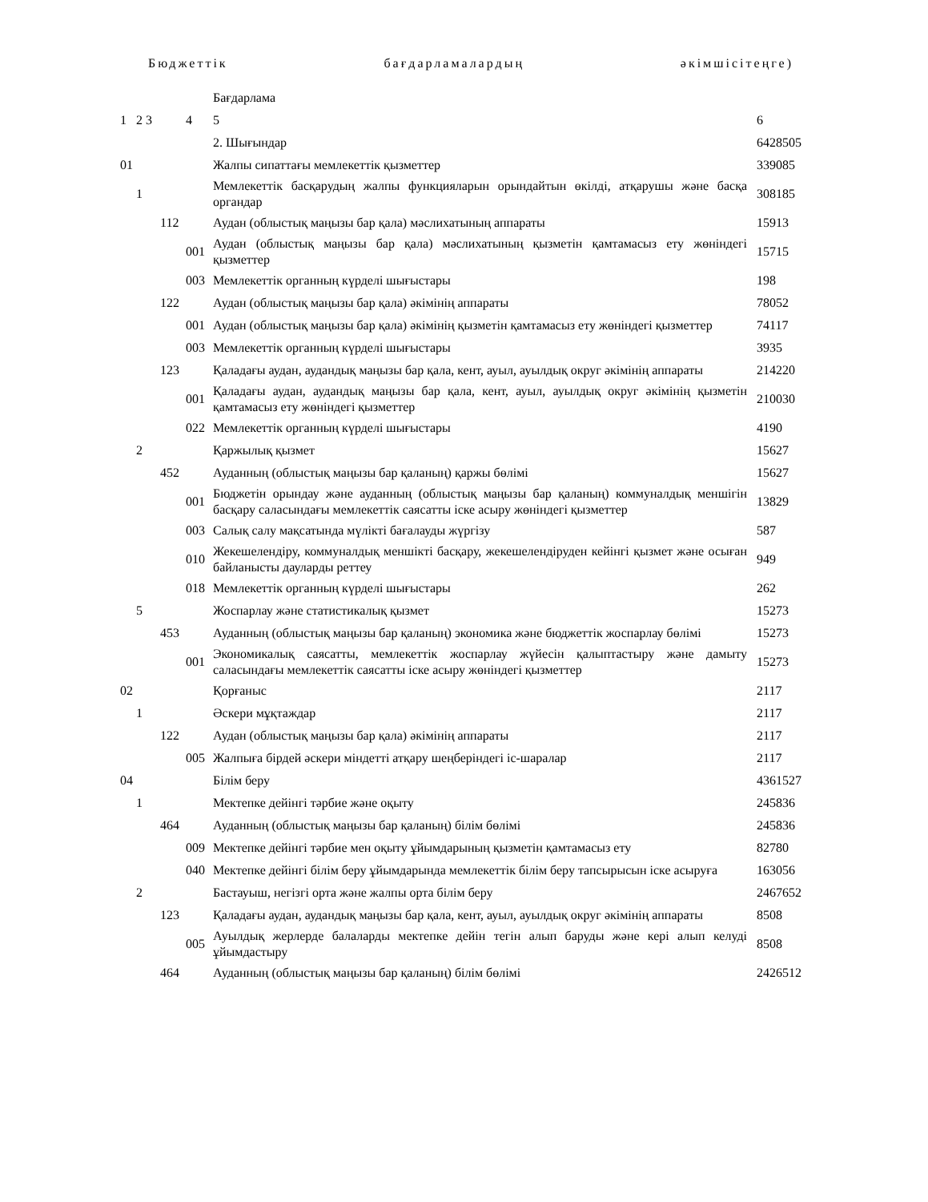Бюджеттік бағдарламалардың әкімшісітеңге)
| | | | | Бағдарлама | |
| 1 | 2 3 | | 4 | 5 | 6 |
| | | | | 2. Шығындар | 6428505 |
| 01 | | | | Жалпы сипаттағы мемлекеттік қызметтер | 339085 |
| | 1 | | | Мемлекеттік басқарудың жалпы функцияларын орындайтын өкілді, атқарушы және басқа органдар | 308185 |
| | | 112 | | Аудан (облыстық маңызы бар қала) мәслихатының аппараты | 15913 |
| | | | 001 | Аудан (облыстық маңызы бар қала) мәслихатының қызметін қамтамасыз ету жөніндегі қызметтер | 15715 |
| | | | 003 | Мемлекеттік органның күрделі шығыстары | 198 |
| | | 122 | | Аудан (облыстық маңызы бар қала) әкімінің аппараты | 78052 |
| | | | 001 | Аудан (облыстық маңызы бар қала) әкімінің қызметін қамтамасыз ету жөніндегі қызметтер | 74117 |
| | | | 003 | Мемлекеттік органның күрделі шығыстары | 3935 |
| | | 123 | | Қаладағы аудан, аудандық маңызы бар қала, кент, ауыл, ауылдық округ әкімінің аппараты | 214220 |
| | | | 001 | Қаладағы аудан, аудандық маңызы бар қала, кент, ауыл, ауылдық округ әкімінің қызметін қамтамасыз ету жөніндегі қызметтер | 210030 |
| | | | 022 | Мемлекеттік органның күрделі шығыстары | 4190 |
| | 2 | | | Қаржылық қызмет | 15627 |
| | | 452 | | Ауданның (облыстық маңызы бар қаланың) қаржы бөлімі | 15627 |
| | | | 001 | Бюджетін орындау және ауданның (облыстық маңызы бар қаланың) коммуналдық меншігін басқару саласындағы мемлекеттік саясатты іске асыру жөніндегі қызметтер | 13829 |
| | | | 003 | Салық салу мақсатында мүлікті бағалауды жүргізу | 587 |
| | | | 010 | Жекешелендіру, коммуналдық меншікті басқару, жекешелендіруден кейінгі қызмет және осыған байланысты дауларды реттеу | 949 |
| | | | 018 | Мемлекеттік органның күрделі шығыстары | 262 |
| | 5 | | | Жоспарлау және статистикалық қызмет | 15273 |
| | | 453 | | Ауданның (облыстық маңызы бар қаланың) экономика және бюджеттік жоспарлау бөлімі | 15273 |
| | | | 001 | Экономикалық саясатты, мемлекеттік жоспарлау жүйесін қалыптастыру және дамыту саласындағы мемлекеттік саясатты іске асыру жөніндегі қызметтер | 15273 |
| 02 | | | | Қорғаныс | 2117 |
| | 1 | | | Әскери мұқтаждар | 2117 |
| | | 122 | | Аудан (облыстық маңызы бар қала) әкімінің аппараты | 2117 |
| | | | 005 | Жалпыға бірдей әскери міндетті атқару шеңберіндегі іс-шаралар | 2117 |
| 04 | | | | Білім беру | 4361527 |
| | 1 | | | Мектепке дейінгі тәрбие және оқыту | 245836 |
| | | 464 | | Ауданның (облыстық маңызы бар қаланың) білім бөлімі | 245836 |
| | | | 009 | Мектепке дейінгі тәрбие мен оқыту ұйымдарының қызметін қамтамасыз ету | 82780 |
| | | | 040 | Мектепке дейінгі білім беру ұйымдарында мемлекеттік білім беру тапсырысын іске асыруға | 163056 |
| | 2 | | | Бастауыш, негізгі орта және жалпы орта білім беру | 2467652 |
| | | 123 | | Қаладағы аудан, аудандық маңызы бар қала, кент, ауыл, ауылдық округ әкімінің аппараты | 8508 |
| | | | 005 | Ауылдық жерлерде балаларды мектепке дейін тегін алып баруды және кері алып келуді ұйымдастыру | 8508 |
| | | 464 | | Ауданның (облыстық маңызы бар қаланың) білім бөлімі | 2426512 |